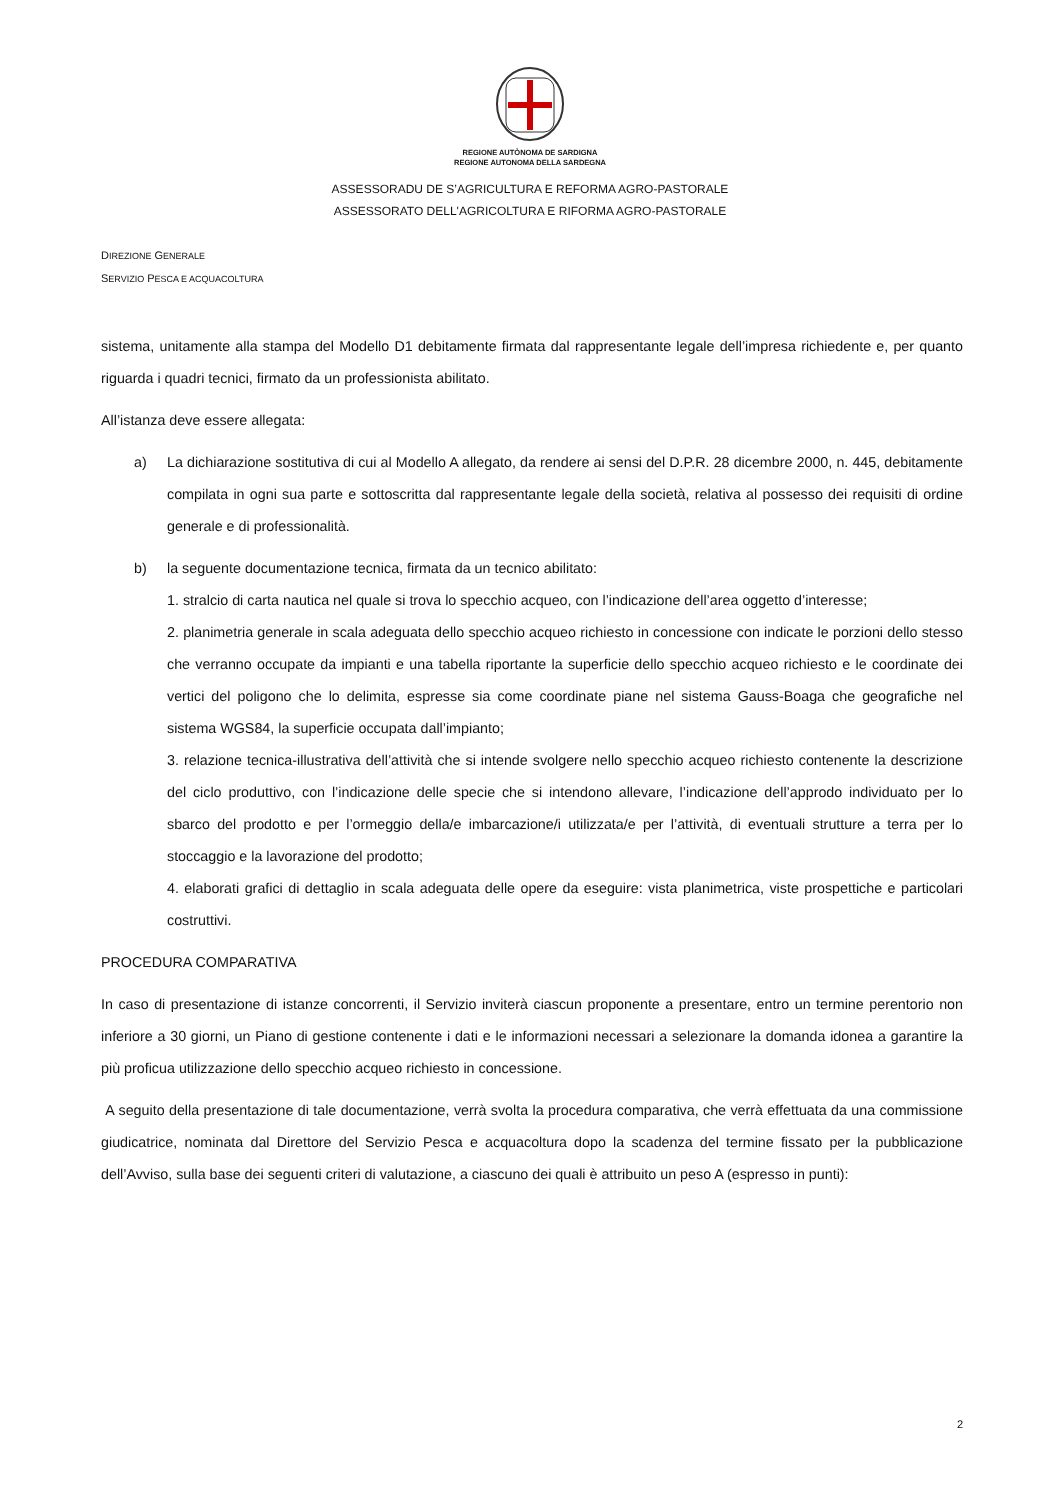REGIONE AUTÒNOMA DE SARDIGNA
REGIONE AUTONOMA DELLA SARDEGNA
ASSESSORADU DE S’AGRICULTURA E REFORMA AGRO-PASTORALE
ASSESSORATO DELL'AGRICOLTURA E RIFORMA AGRO-PASTORALE
DIREZIONE GENERALE
SERVIZIO PESCA E ACQUACOLTURA
sistema, unitamente alla stampa del Modello D1 debitamente firmata dal rappresentante legale dell’impresa richiedente e, per quanto riguarda i quadri tecnici, firmato da un professionista abilitato.
All’istanza deve essere allegata:
a) La dichiarazione sostitutiva di cui al Modello A allegato, da rendere ai sensi del D.P.R. 28 dicembre 2000, n. 445, debitamente compilata in ogni sua parte e sottoscritta dal rappresentante legale della società, relativa al possesso dei requisiti di ordine generale e di professionalità.
b) la seguente documentazione tecnica, firmata da un tecnico abilitato:
1. stralcio di carta nautica nel quale si trova lo specchio acqueo, con l’indicazione dell’area oggetto d’interesse;
2. planimetria generale in scala adeguata dello specchio acqueo richiesto in concessione con indicate le porzioni dello stesso che verranno occupate da impianti e una tabella riportante la superficie dello specchio acqueo richiesto e le coordinate dei vertici del poligono che lo delimita, espresse sia come coordinate piane nel sistema Gauss-Boaga che geografiche nel sistema WGS84, la superficie occupata dall’impianto;
3. relazione tecnica-illustrativa dell’attività che si intende svolgere nello specchio acqueo richiesto contenente la descrizione del ciclo produttivo, con l’indicazione delle specie che si intendono allevare, l’indicazione dell’approdo individuato per lo sbarco del prodotto e per l’ormeggio della/e imbarcazione/i utilizzata/e per l’attività, di eventuali strutture a terra per lo stoccaggio e la lavorazione del prodotto;
4. elaborati grafici di dettaglio in scala adeguata delle opere da eseguire: vista planimetrica, viste prospettiche e particolari costruttivi.
PROCEDURA COMPARATIVA
In caso di presentazione di istanze concorrenti, il Servizio inviterà ciascun proponente a presentare, entro un termine perentorio non inferiore a 30 giorni, un Piano di gestione contenente i dati e le informazioni necessari a selezionare la domanda idonea a garantire la più proficua utilizzazione dello specchio acqueo richiesto in concessione.
A seguito della presentazione di tale documentazione, verrà svolta la procedura comparativa, che verrà effettuata da una commissione giudicatrice, nominata dal Direttore del Servizio Pesca e acquacoltura dopo la scadenza del termine fissato per la pubblicazione dell’Avviso, sulla base dei seguenti criteri di valutazione, a ciascuno dei quali è attribuito un peso A (espresso in punti):
2